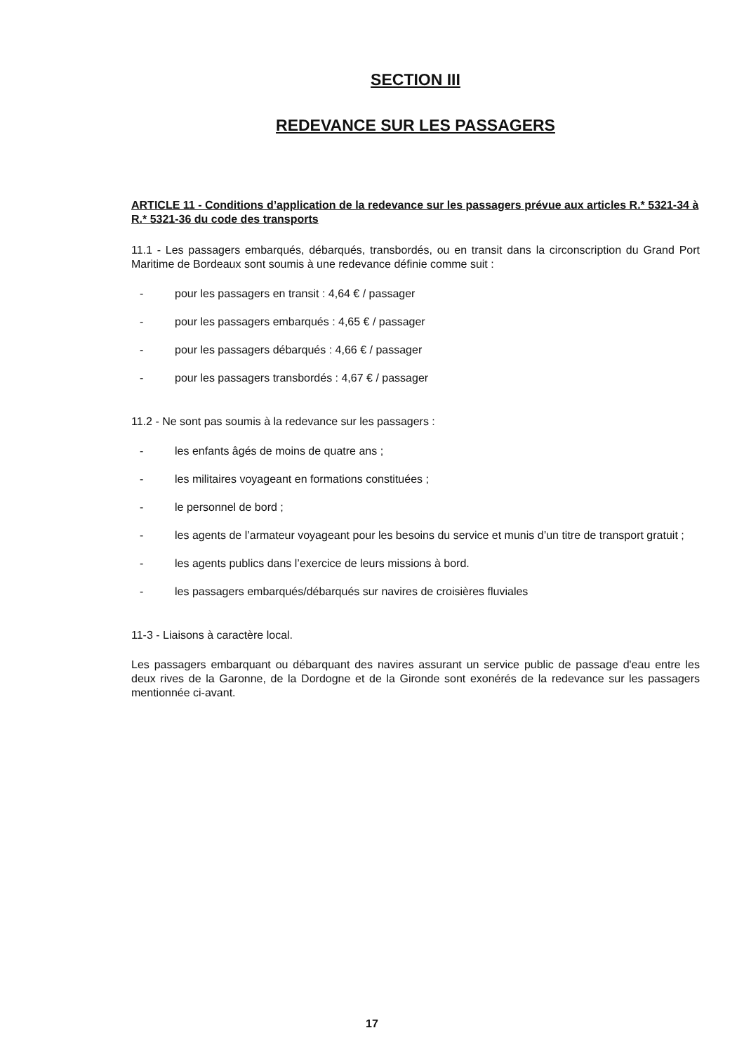SECTION III
REDEVANCE SUR LES PASSAGERS
ARTICLE 11 - Conditions d’application de la redevance sur les passagers prévue aux articles R.* 5321-34 à R.* 5321-36 du code des transports
11.1 - Les passagers embarqués, débarqués, transbordés, ou en transit dans la circonscription du Grand Port Maritime de Bordeaux sont soumis à une redevance définie comme suit :
- pour les passagers en transit : 4,64 € / passager
- pour les passagers embarqués : 4,65 € / passager
- pour les passagers débarqués : 4,66 € / passager
- pour les passagers transbordés : 4,67 € / passager
11.2 - Ne sont pas soumis à la redevance sur les passagers :
- les enfants âgés de moins de quatre ans ;
- les militaires voyageant en formations constituées ;
- le personnel de bord ;
- les agents de l’armateur voyageant pour les besoins du service et munis d’un titre de transport gratuit ;
- les agents publics dans l’exercice de leurs missions à bord.
- les passagers embarqués/débarqués sur navires de croisières fluviales
11-3 - Liaisons à caractère local.
Les passagers embarquant ou débarquant des navires assurant un service public de passage d'eau entre les deux rives de la Garonne, de la Dordogne et de la Gironde sont exonérés de la redevance sur les passagers mentionnée ci-avant.
17